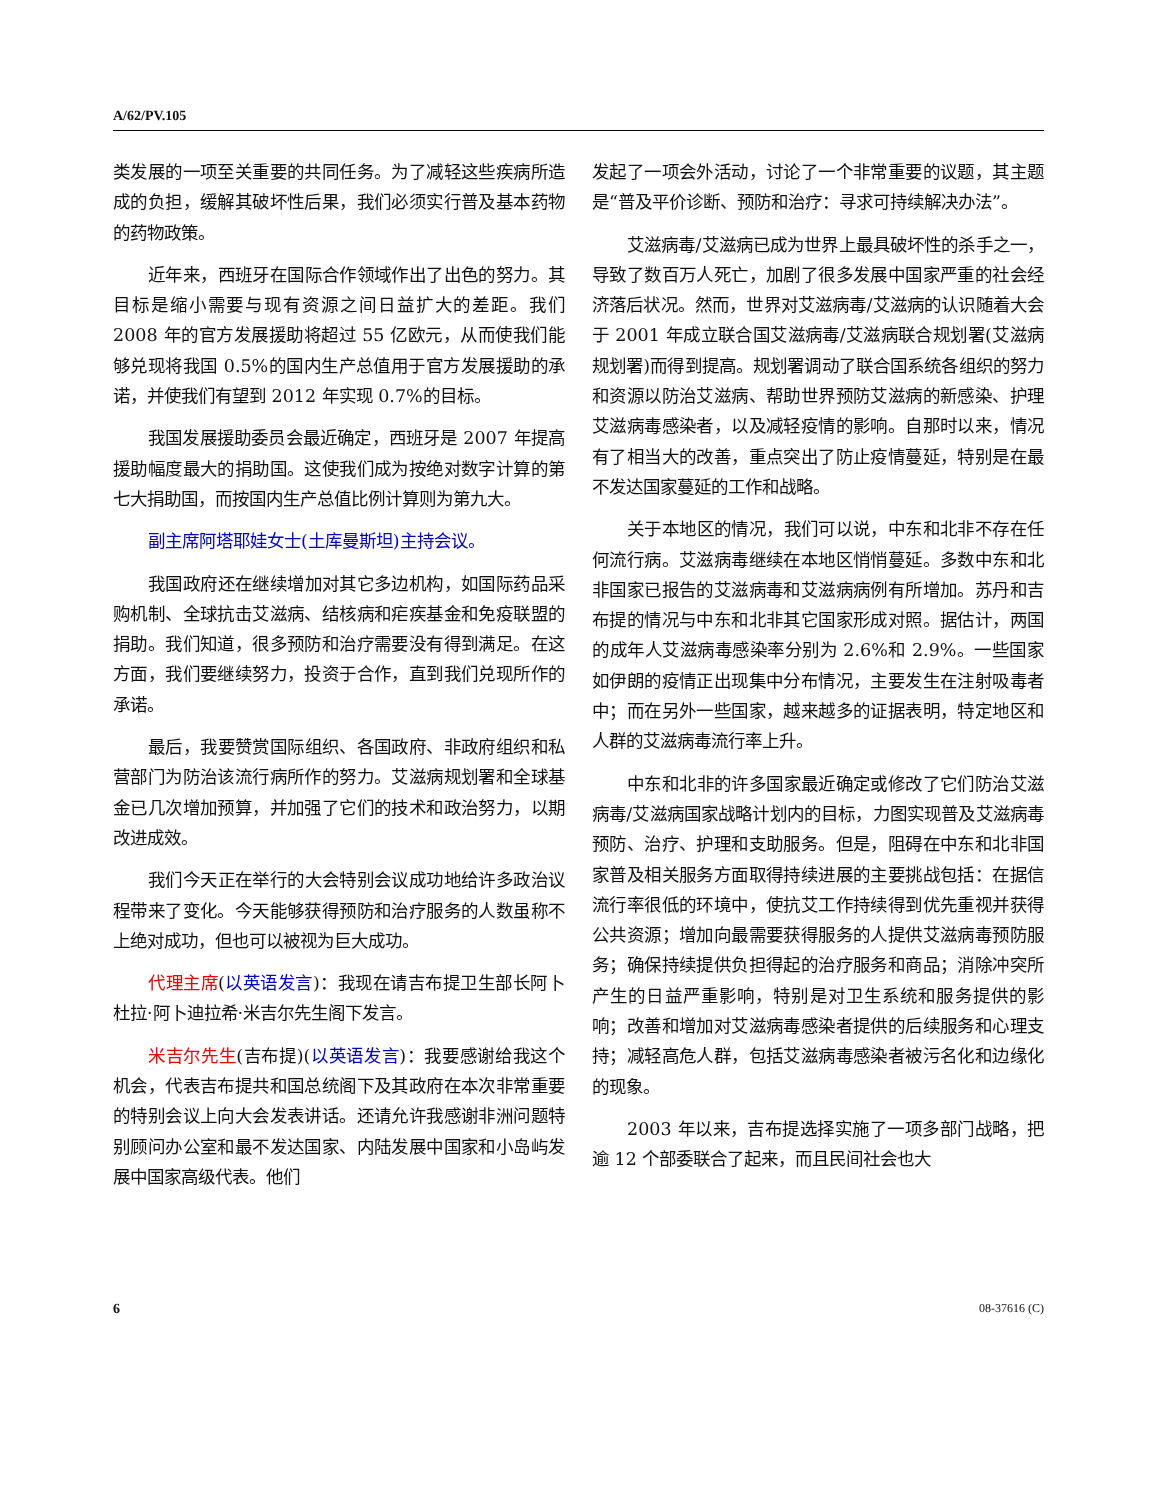A/62/PV.105
类发展的一项至关重要的共同任务。为了减轻这些疾病所造成的负担，缓解其破坏性后果，我们必须实行普及基本药物的药物政策。
近年来，西班牙在国际合作领域作出了出色的努力。其目标是缩小需要与现有资源之间日益扩大的差距。我们 2008 年的官方发展援助将超过 55 亿欧元，从而使我们能够兑现将我国 0.5%的国内生产总值用于官方发展援助的承诺，并使我们有望到 2012 年实现 0.7%的目标。
我国发展援助委员会最近确定，西班牙是 2007 年提高援助幅度最大的捐助国。这使我们成为按绝对数字计算的第七大捐助国，而按国内生产总值比例计算则为第九大。
副主席阿塔耶娃女士(土库曼斯坦)主持会议。
我国政府还在继续增加对其它多边机构，如国际药品采购机制、全球抗击艾滋病、结核病和疟疾基金和免疫联盟的捐助。我们知道，很多预防和治疗需要没有得到满足。在这方面，我们要继续努力，投资于合作，直到我们兑现所作的承诺。
最后，我要赞赏国际组织、各国政府、非政府组织和私营部门为防治该流行病所作的努力。艾滋病规划署和全球基金已几次增加预算，并加强了它们的技术和政治努力，以期改进成效。
我们今天正在举行的大会特别会议成功地给许多政治议程带来了变化。今天能够获得预防和治疗服务的人数虽称不上绝对成功，但也可以被视为巨大成功。
代理主席(以英语发言)：我现在请吉布提卫生部长阿卜杜拉·阿卜迪拉希·米吉尔先生阁下发言。
米吉尔先生(吉布提)(以英语发言)：我要感谢给我这个机会，代表吉布提共和国总统阁下及其政府在本次非常重要的特别会议上向大会发表讲话。还请允许我感谢非洲问题特别顾问办公室和最不发达国家、内陆发展中国家和小岛屿发展中国家高级代表。他们
发起了一项会外活动，讨论了一个非常重要的议题，其主题是“普及平价诊断、预防和治疗：寻求可持续解决办法”。
艾滋病毒/艾滋病已成为世界上最具破坏性的杀手之一，导致了数百万人死亡，加剧了很多发展中国家严重的社会经济落后状况。然而，世界对艾滋病毒/艾滋病的认识随着大会于 2001 年成立联合国艾滋病毒/艾滋病联合规划署(艾滋病规划署)而得到提高。规划署调动了联合国系统各组织的努力和资源以防治艾滋病、帮助世界预防艾滋病的新感染、护理艾滋病毒感染者，以及减轻疫情的影响。自那时以来，情况有了相当大的改善，重点突出了防止疫情蔓延，特别是在最不发达国家蔓延的工作和战略。
关于本地区的情况，我们可以说，中东和北非不存在任何流行病。艾滋病毒继续在本地区悄悄蔓延。多数中东和北非国家已报告的艾滋病毒和艾滋病病例有所增加。苏丹和吉布提的情况与中东和北非其它国家形成对照。据估计，两国的成年人艾滋病毒感染率分别为 2.6%和 2.9%。一些国家如伊朗的疫情正出现集中分布情况，主要发生在注射吸毒者中；而在另外一些国家，越来越多的证据表明，特定地区和人群的艾滋病毒流行率上升。
中东和北非的许多国家最近确定或修改了它们防治艾滋病毒/艾滋病国家战略计划内的目标，力图实现普及艾滋病毒预防、治疗、护理和支助服务。但是，阻碍在中东和北非国家普及相关服务方面取得持续进展的主要挑战包括：在据信流行率很低的环境中，使抗艾工作持续得到优先重视并获得公共资源；增加向最需要获得服务的人提供艾滋病毒预防服务；确保持续提供负担得起的治疗服务和商品；消除冲突所产生的日益严重影响，特别是对卫生系统和服务提供的影响；改善和增加对艾滋病毒感染者提供的后续服务和心理支持；减轻高危人群，包括艾滋病毒感染者被污名化和边缘化的现象。
2003 年以来，吉布提选择实施了一项多部门战略，把逾 12 个部委联合了起来，而且民间社会也大
6 08-37616 (C)